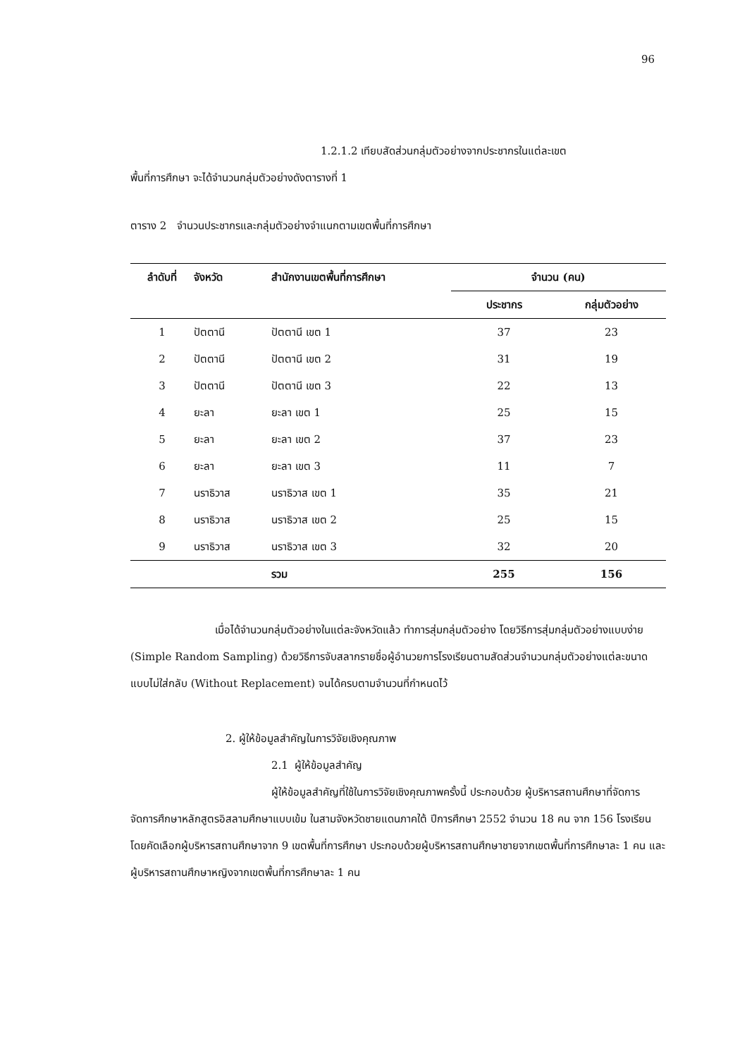96
1.2.1.2 เทียบสัดส่วนกลุ่มตัวอย่างจากประชากรในแต่ละเขต
พื้นที่การศึกษา จะได้จำนวนกลุ่มตัวอย่างดังตารางที่ 1
ตาราง 2 จำนวนประชากรและกลุ่มตัวอย่างจำแนกตามเขตพื้นที่การศึกษา
| ลำดับที่ | จังหวัด | สำนักงานเขตพื้นที่การศึกษา | จำนวน (คน) | |
| --- | --- | --- | --- | --- |
| | | | ประชากร | กลุ่มตัวอย่าง |
| 1 | ปัตตานี | ปัตตานี เขต 1 | 37 | 23 |
| 2 | ปัตตานี | ปัตตานี เขต 2 | 31 | 19 |
| 3 | ปัตตานี | ปัตตานี เขต 3 | 22 | 13 |
| 4 | ยะลา | ยะลา เขต 1 | 25 | 15 |
| 5 | ยะลา | ยะลา เขต 2 | 37 | 23 |
| 6 | ยะลา | ยะลา เขต 3 | 11 | 7 |
| 7 | นราธิวาส | นราธิวาส เขต 1 | 35 | 21 |
| 8 | นราธิวาส | นราธิวาส เขต 2 | 25 | 15 |
| 9 | นราธิวาส | นราธิวาส เขต 3 | 32 | 20 |
| | | รวม | 255 | 156 |
เมื่อได้จำนวนกลุ่มตัวอย่างในแต่ละจังหวัดแล้ว ทำการสุ่มกลุ่มตัวอย่าง โดยวิธีการสุ่มกลุ่มตัวอย่างแบบง่าย (Simple Random Sampling) ด้วยวิธีการจับสลากรายชื่อผู้อำนวยการโรงเรียนตามสัดส่วนจำนวนกลุ่มตัวอย่างแต่ละขนาดแบบไม่ใส่กลับ (Without Replacement) จนได้ครบตามจำนวนที่กำหนดไว้
2. ผู้ให้ข้อมูลสำคัญในการวิจัยเชิงคุณภาพ
2.1 ผู้ให้ข้อมูลสำคัญ
ผู้ให้ข้อมูลสำคัญที่ใช้ในการวิจัยเชิงคุณภาพครั้งนี้ ประกอบด้วย ผู้บริหารสถานศึกษาที่จัดการจัดการศึกษาหลักสูตรอิสลามศึกษาแบบเข้ม ในสามจังหวัดชายแดนภาคใต้ ปีการศึกษา 2552 จำนวน 18 คน จาก 156 โรงเรียนโดยคัดเลือกผู้บริหารสถานศึกษาจาก 9 เขตพื้นที่การศึกษา ประกอบด้วยผู้บริหารสถานศึกษาชายจากเขตพื้นที่การศึกษาละ 1 คน และผู้บริหารสถานศึกษาหญิงจากเขตพื้นที่การศึกษาละ 1 คน